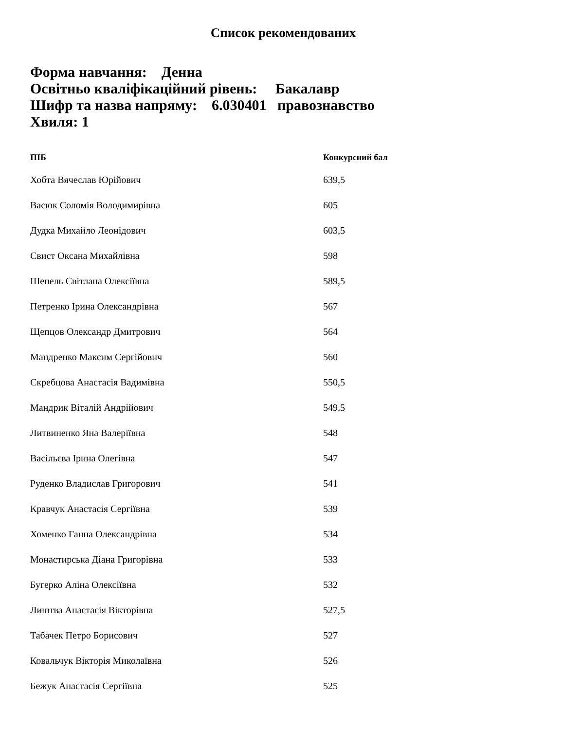Список рекомендованих
Форма навчання: Денна
Освітньо кваліфікаційний рівень: Бакалавр
Шифр та назва напряму: 6.030401 правознавство
Хвиля: 1
| ПІБ | Конкурсний бал |
| --- | --- |
| Хобта Вячеслав Юрійович | 639,5 |
| Васюк Соломія Володимирівна | 605 |
| Дудка Михайло Леонідович | 603,5 |
| Свист Оксана Михайлівна | 598 |
| Шепель Світлана Олексіївна | 589,5 |
| Петренко Ірина Олександрівна | 567 |
| Щепцов Олександр Дмитрович | 564 |
| Мандренко Максим Сергійович | 560 |
| Скребцова Анастасія Вадимівна | 550,5 |
| Мандрик Віталій Андрійович | 549,5 |
| Литвиненко Яна Валеріївна | 548 |
| Васільєва Ірина Олегівна | 547 |
| Руденко Владислав Григорович | 541 |
| Кравчук Анастасія Сергіївна | 539 |
| Хоменко Ганна Олександрівна | 534 |
| Монастирська Діана Григорівна | 533 |
| Бугерко Аліна Олексіївна | 532 |
| Лиштва Анастасія Вікторівна | 527,5 |
| Табачек Петро Борисович | 527 |
| Ковальчук Вікторія Миколаївна | 526 |
| Бежук Анастасія Сергіївна | 525 |